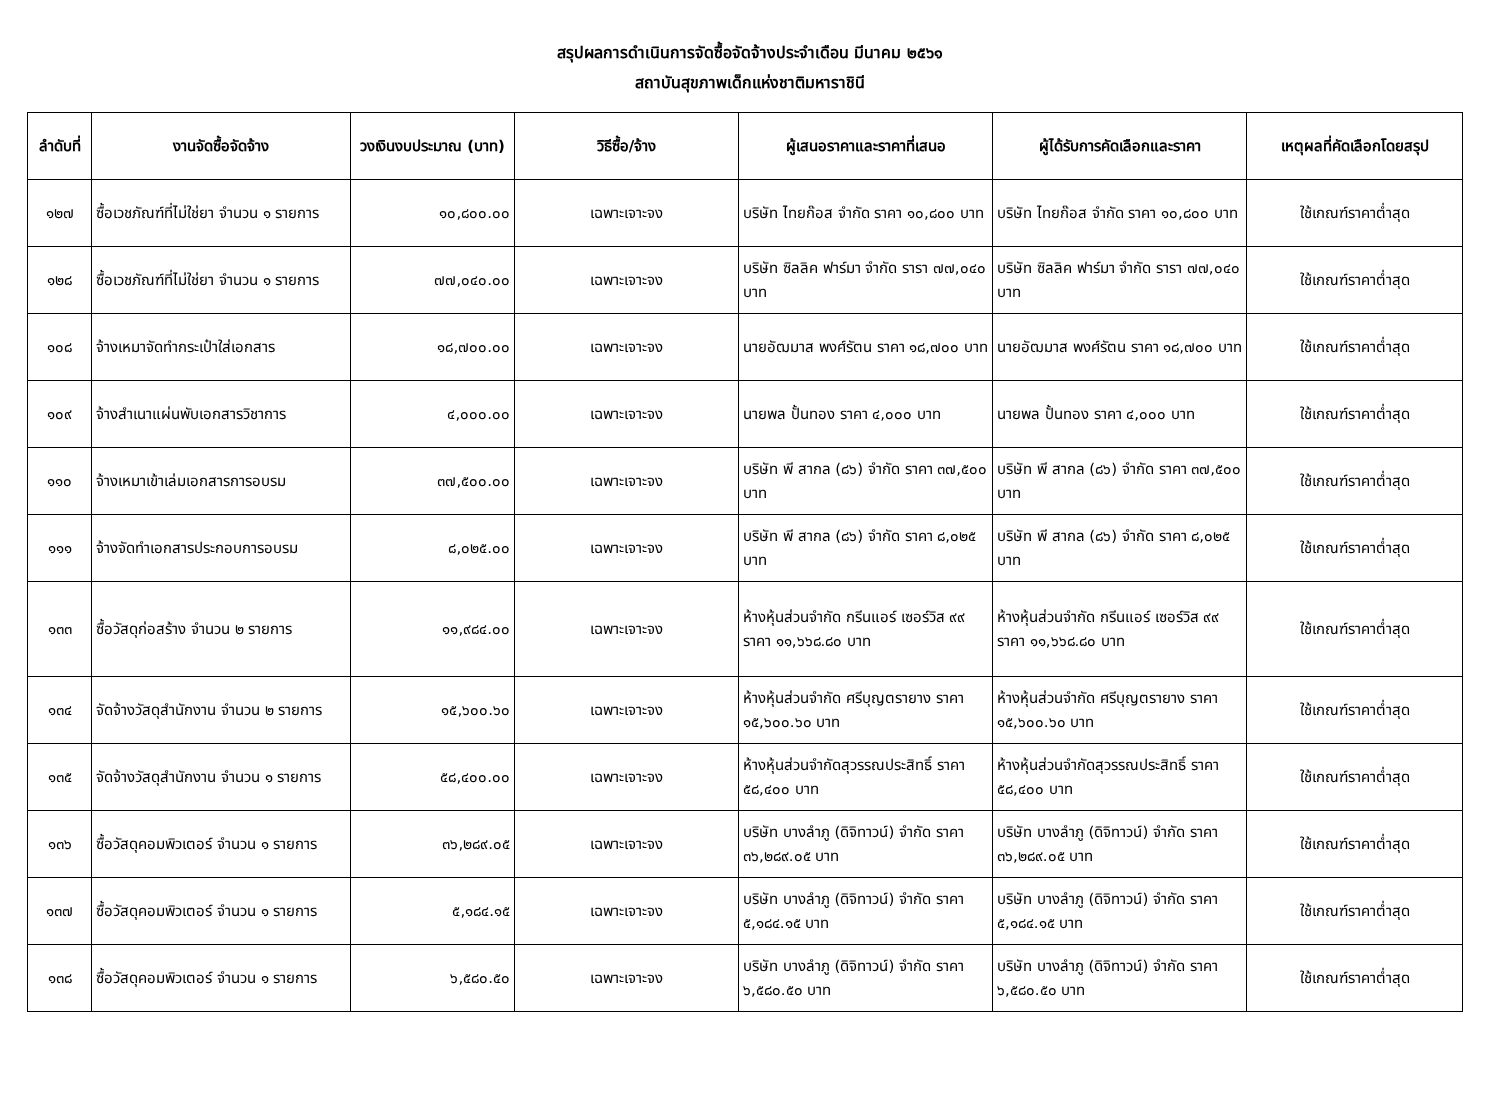สรุปผลการดำเนินการจัดซื้อจัดจ้างประจำเดือน มีนาคม ๒๕๖๑
สถาบันสุขภาพเด็กแห่งชาติมหาราชินี
| ลำดับที่ | งานจัดซื้อจัดจ้าง | วงเงินงบประมาณ (บาท) | วิธีซื้อ/จ้าง | ผู้เสนอราคาและราคาที่เสนอ | ผู้ได้รับการคัดเลือกและราคา | เหตุผลที่คัดเลือกโดยสรุป |
| --- | --- | --- | --- | --- | --- | --- |
| ๑๒๗ | ซื้อเวชภัณฑ์ที่ไม่ใช่ยา จำนวน ๑ รายการ | ๑๐,๘๐๐.๐๐ | เฉพาะเจาะจง | บริษัท ไทยก๊อส จำกัด ราคา ๑๐,๘๐๐ บาท | บริษัท ไทยก๊อส จำกัด ราคา ๑๐,๘๐๐ บาท | ใช้เกณฑ์ราคาต่ำสุด |
| ๑๒๘ | ซื้อเวชภัณฑ์ที่ไม่ใช่ยา จำนวน ๑ รายการ | ๗๗,๐๔๐.๐๐ | เฉพาะเจาะจง | บริษัท ซิลลิค ฟาร์มา จำกัด รารา ๗๗,๐๔๐ บาท | บริษัท ซิลลิค ฟาร์มา จำกัด รารา ๗๗,๐๔๐ บาท | ใช้เกณฑ์ราคาต่ำสุด |
| ๑๐๘ | จ้างเหมาจัดทำกระเป๋าใส่เอกสาร | ๑๘,๗๐๐.๐๐ | เฉพาะเจาะจง | นายอัฒมาส พงศ์รัตน ราคา ๑๘,๗๐๐ บาท | นายอัฒมาส พงศ์รัตน ราคา ๑๘,๗๐๐ บาท | ใช้เกณฑ์ราคาต่ำสุด |
| ๑๐๙ | จ้างสำเนาแผ่นพับเอกสารวิชาการ | ๔,๐๐๐.๐๐ | เฉพาะเจาะจง | นายพล ปั้นทอง ราคา ๔,๐๐๐ บาท | นายพล ปั้นทอง ราคา ๔,๐๐๐ บาท | ใช้เกณฑ์ราคาต่ำสุด |
| ๑๑๐ | จ้างเหมาเข้าเล่มเอกสารการอบรม | ๓๗,๕๐๐.๐๐ | เฉพาะเจาะจง | บริษัท พี สากล (๘๖) จำกัด ราคา ๓๗,๕๐๐ บาท | บริษัท พี สากล (๘๖) จำกัด ราคา ๓๗,๕๐๐ บาท | ใช้เกณฑ์ราคาต่ำสุด |
| ๑๑๑ | จ้างจัดทำเอกสารประกอบการอบรม | ๘,๐๒๕.๐๐ | เฉพาะเจาะจง | บริษัท พี สากล (๘๖) จำกัด ราคา ๘,๐๒๕ บาท | บริษัท พี สากล (๘๖) จำกัด ราคา ๘,๐๒๕ บาท | ใช้เกณฑ์ราคาต่ำสุด |
| ๑๓๓ | ซื้อวัสดุก่อสร้าง จำนวน ๒ รายการ | ๑๑,๙๘๔.๐๐ | เฉพาะเจาะจง | ห้างหุ้นส่วนจำกัด กรีนแอร์ เซอร์วิส ๙๙ ราคา ๑๑,๖๖๘.๘๐ บาท | ห้างหุ้นส่วนจำกัด กรีนแอร์ เซอร์วิส ๙๙ ราคา ๑๑,๖๖๘.๘๐ บาท | ใช้เกณฑ์ราคาต่ำสุด |
| ๑๓๔ | จัดจ้างวัสดุสำนักงาน จำนวน ๒ รายการ | ๑๕,๖๐๐.๖๐ | เฉพาะเจาะจง | ห้างหุ้นส่วนจำกัด ศรีบุญตรายาง ราคา ๑๕,๖๐๐.๖๐ บาท | ห้างหุ้นส่วนจำกัด ศรีบุญตรายาง ราคา ๑๕,๖๐๐.๖๐ บาท | ใช้เกณฑ์ราคาต่ำสุด |
| ๑๓๕ | จัดจ้างวัสดุสำนักงาน จำนวน ๑ รายการ | ๕๘,๔๐๐.๐๐ | เฉพาะเจาะจง | ห้างหุ้นส่วนจำกัดสุวรรณประสิทธิ์ ราคา ๕๘,๔๐๐ บาท | ห้างหุ้นส่วนจำกัดสุวรรณประสิทธิ์ ราคา ๕๘,๔๐๐ บาท | ใช้เกณฑ์ราคาต่ำสุด |
| ๑๓๖ | ซื้อวัสดุคอมพิวเตอร์ จำนวน ๑ รายการ | ๓๖,๒๘๙.๐๕ | เฉพาะเจาะจง | บริษัท บางลำภู (ดิจิทาวน์) จำกัด ราคา ๓๖,๒๘๙.๐๕ บาท | บริษัท บางลำภู (ดิจิทาวน์) จำกัด ราคา ๓๖,๒๘๙.๐๕ บาท | ใช้เกณฑ์ราคาต่ำสุด |
| ๑๓๗ | ซื้อวัสดุคอมพิวเตอร์ จำนวน ๑ รายการ | ๕,๑๘๔.๑๕ | เฉพาะเจาะจง | บริษัท บางลำภู (ดิจิทาวน์) จำกัด ราคา ๕,๑๘๔.๑๕ บาท | บริษัท บางลำภู (ดิจิทาวน์) จำกัด ราคา ๕,๑๘๔.๑๕ บาท | ใช้เกณฑ์ราคาต่ำสุด |
| ๑๓๘ | ซื้อวัสดุคอมพิวเตอร์ จำนวน ๑ รายการ | ๖,๕๘๐.๕๐ | เฉพาะเจาะจง | บริษัท บางลำภู (ดิจิทาวน์) จำกัด ราคา ๖,๕๘๐.๕๐ บาท | บริษัท บางลำภู (ดิจิทาวน์) จำกัด ราคา ๖,๕๘๐.๕๐ บาท | ใช้เกณฑ์ราคาต่ำสุด |